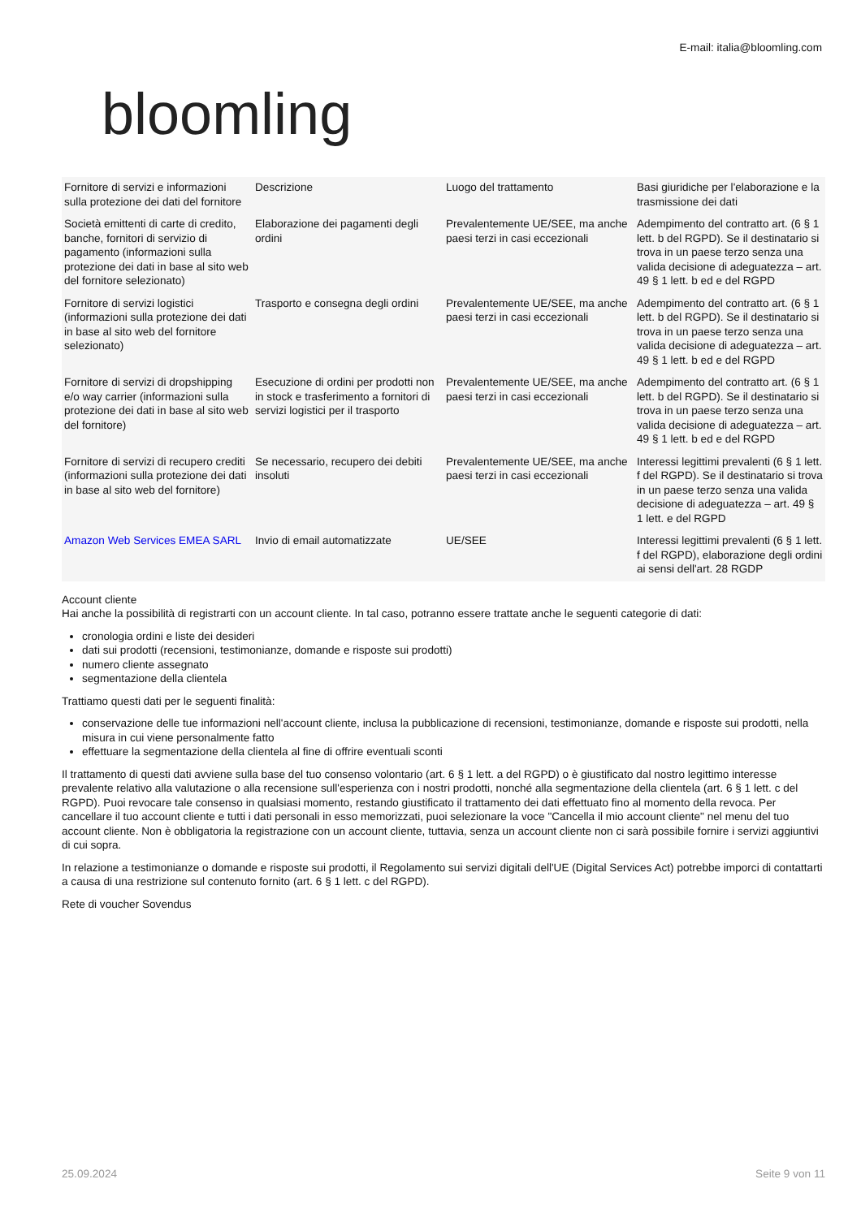E-mail: italia@bloomling.com
bloomling
| Fornitore di servizi e informazioni sulla protezione dei dati del fornitore | Descrizione | Luogo del trattamento | Basi giuridiche per l'elaborazione e la trasmissione dei dati |
| Società emittenti di carte di credito, banche, fornitori di servizio di pagamento (informazioni sulla protezione dei dati in base al sito web del fornitore selezionato) | Elaborazione dei pagamenti degli ordini | Prevalentemente UE/SEE, ma anche paesi terzi in casi eccezionali | Adempimento del contratto art. (6 § 1 lett. b del RGPD). Se il destinatario si trova in un paese terzo senza una valida decisione di adeguatezza – art. 49 § 1 lett. b ed e del RGPD |
| Fornitore di servizi logistici (informazioni sulla protezione dei dati in base al sito web del fornitore selezionato) | Trasporto e consegna degli ordini | Prevalentemente UE/SEE, ma anche paesi terzi in casi eccezionali | Adempimento del contratto art. (6 § 1 lett. b del RGPD). Se il destinatario si trova in un paese terzo senza una valida decisione di adeguatezza – art. 49 § 1 lett. b ed e del RGPD |
| Fornitore di servizi di dropshipping e/o way carrier (informazioni sulla protezione dei dati in base al sito web del fornitore) | Esecuzione di ordini per prodotti non in stock e trasferimento a fornitori di servizi logistici per il trasporto | Prevalentemente UE/SEE, ma anche paesi terzi in casi eccezionali | Adempimento del contratto art. (6 § 1 lett. b del RGPD). Se il destinatario si trova in un paese terzo senza una valida decisione di adeguatezza – art. 49 § 1 lett. b ed e del RGPD |
| Fornitore di servizi di recupero crediti (informazioni sulla protezione dei dati in base al sito web del fornitore) | Se necessario, recupero dei debiti insoluti | Prevalentemente UE/SEE, ma anche paesi terzi in casi eccezionali | Interessi legittimi prevalenti (6 § 1 lett. f del RGPD). Se il destinatario si trova in un paese terzo senza una valida decisione di adeguatezza – art. 49 § 1 lett. e del RGPD |
| Amazon Web Services EMEA SARL | Invio di email automatizzate | UE/SEE | Interessi legittimi prevalenti (6 § 1 lett. f del RGPD), elaborazione degli ordini ai sensi dell'art. 28 RGDP |
Account cliente
Hai anche la possibilità di registrarti con un account cliente. In tal caso, potranno essere trattate anche le seguenti categorie di dati:
cronologia ordini e liste dei desideri
dati sui prodotti (recensioni, testimonianze, domande e risposte sui prodotti)
numero cliente assegnato
segmentazione della clientela
Trattiamo questi dati per le seguenti finalità:
conservazione delle tue informazioni nell'account cliente, inclusa la pubblicazione di recensioni, testimonianze, domande e risposte sui prodotti, nella misura in cui viene personalmente fatto
effettuare la segmentazione della clientela al fine di offrire eventuali sconti
Il trattamento di questi dati avviene sulla base del tuo consenso volontario (art. 6 § 1 lett. a del RGPD) o è giustificato dal nostro legittimo interesse prevalente relativo alla valutazione o alla recensione sull'esperienza con i nostri prodotti, nonché alla segmentazione della clientela (art. 6 § 1 lett. c del RGPD). Puoi revocare tale consenso in qualsiasi momento, restando giustificato il trattamento dei dati effettuato fino al momento della revoca. Per cancellare il tuo account cliente e tutti i dati personali in esso memorizzati, puoi selezionare la voce "Cancella il mio account cliente" nel menu del tuo account cliente. Non è obbligatoria la registrazione con un account cliente, tuttavia, senza un account cliente non ci sarà possibile fornire i servizi aggiuntivi di cui sopra.
In relazione a testimonianze o domande e risposte sui prodotti, il Regolamento sui servizi digitali dell'UE (Digital Services Act) potrebbe imporci di contattarti a causa di una restrizione sul contenuto fornito (art. 6 § 1 lett. c del RGPD).
Rete di voucher Sovendus
25.09.2024 Seite 9 von 11